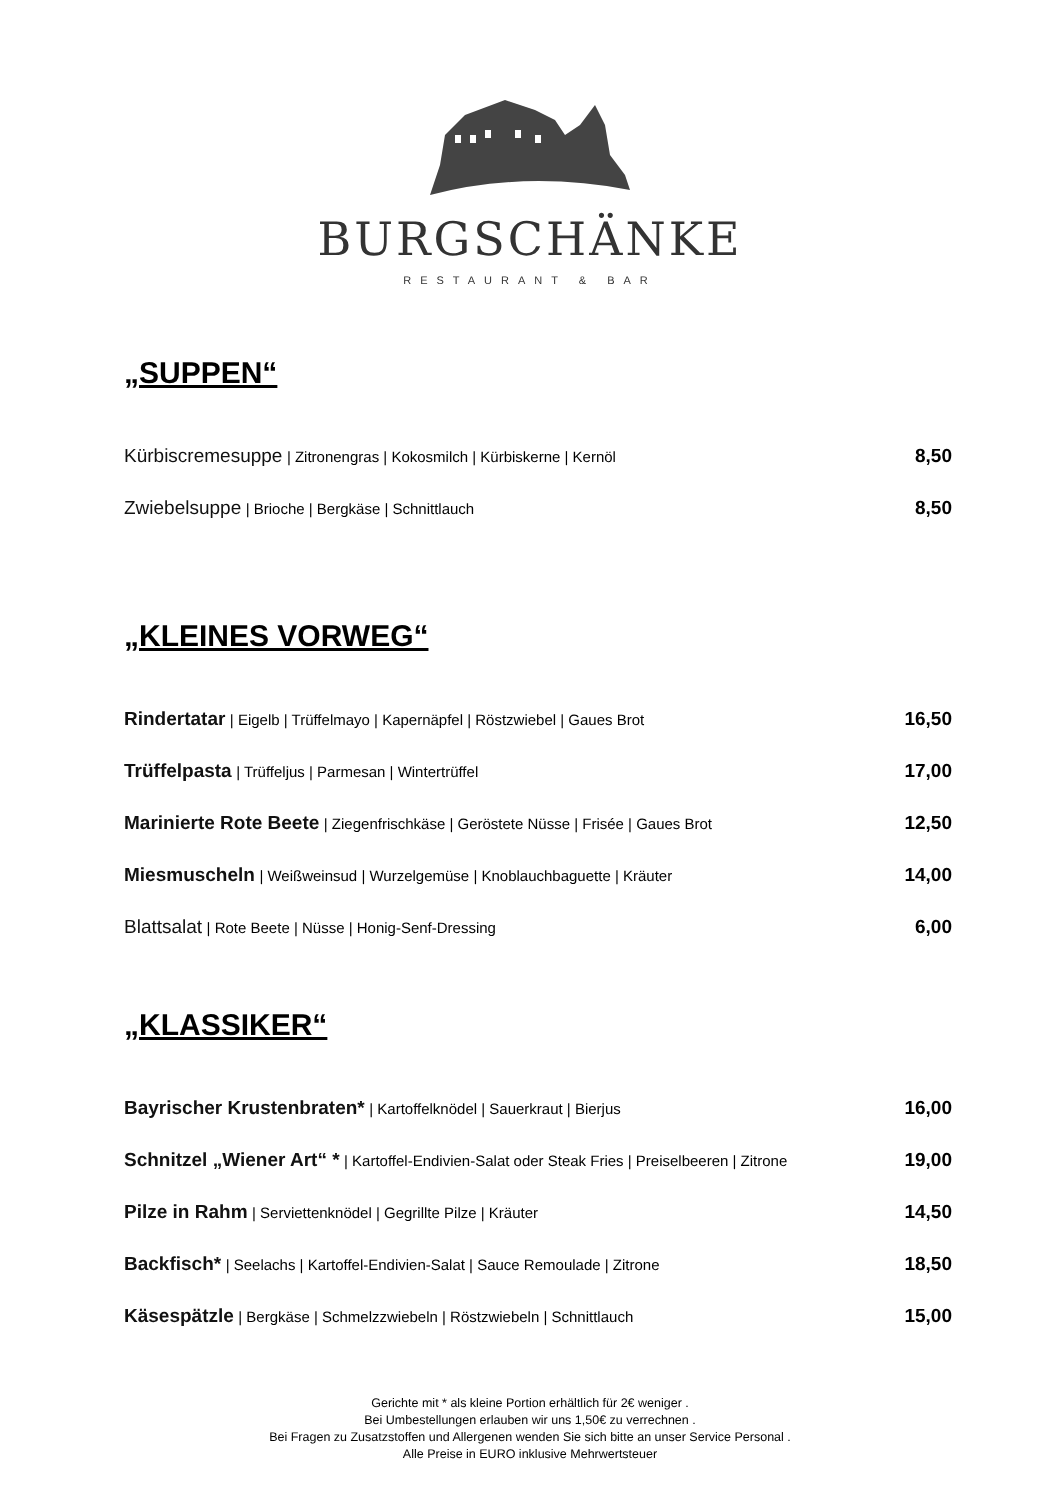BURGSCHÄNKE
RESTAURANT & BAR
„SUPPEN“
Kürbiscremesuppe | Zitronengras | Kokosmilch | Kürbiskerne | Kernöl
8,50
Zwiebelsuppe | Brioche | Bergkäse | Schnittlauch
8,50
„KLEINES VORWEG“
Rindertatar | Eigelb | Trüffelmayo | Kapernäpfel | Röstzwiebel | Gaues Brot
16,50
Trüffelpasta | Trüffeljus | Parmesan | Wintertrüffel
17,00
Marinierte Rote Beete | Ziegenfrischkäse | Geröstete Nüsse | Frisée | Gaues Brot
12,50
Miesmuscheln | Weißweinsud | Wurzelgemüse | Knoblauchbaguette | Kräuter
14,00
Blattsalat | Rote Beete | Nüsse | Honig-Senf-Dressing
6,00
„KLASSIKER“
Bayrischer Krustenbraten* | Kartoffelknödel | Sauerkraut | Bierjus
16,00
Schnitzel „Wiener Art“ * | Kartoffel-Endivien-Salat oder Steak Fries | Preiselbeeren | Zitrone
19,00
Pilze in Rahm | Serviettenknödel | Gegrillte Pilze | Kräuter
14,50
Backfisch* | Seelachs | Kartoffel-Endivien-Salat | Sauce Remoulade | Zitrone
18,50
Käsespätzle | Bergkäse | Schmelzzwiebeln | Röstzwiebeln | Schnittlauch
15,00
Gerichte mit * als kleine Portion erhältlich für 2€ weniger .
Bei Umbestellungen erlauben wir uns 1,50€ zu verrechnen .
Bei Fragen zu Zusatzstoffen und Allergenen wenden Sie sich bitte an unser Service Personal .
Alle Preise in EURO inklusive Mehrwertsteuer